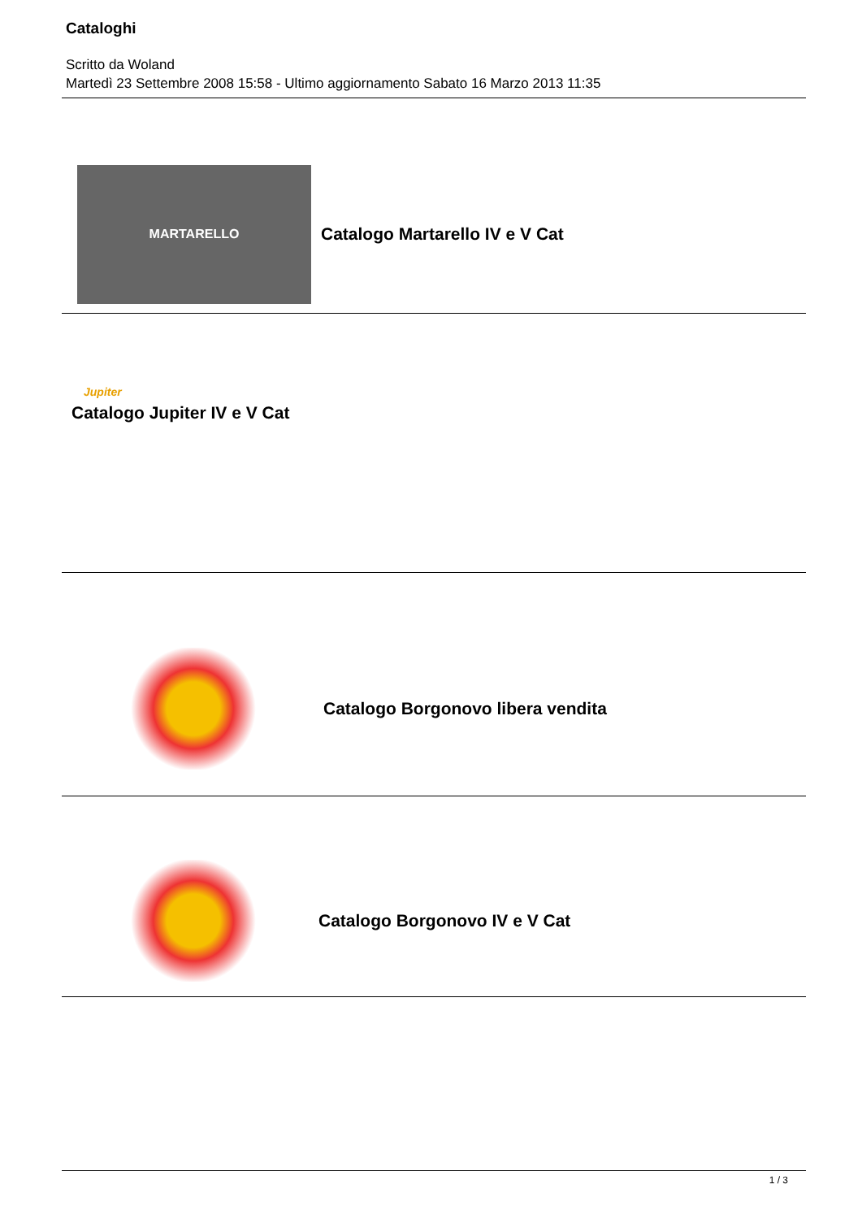Cataloghi
Scritto da Woland
Martedì 23 Settembre 2008 15:58 - Ultimo aggiornamento Sabato 16 Marzo 2013 11:35
MARTARELLO
Catalogo Martarello IV e V Cat
Jupiter
Catalogo Jupiter IV e V Cat
Catalogo Borgonovo libera vendita
Catalogo Borgonovo IV e V Cat
1 / 3